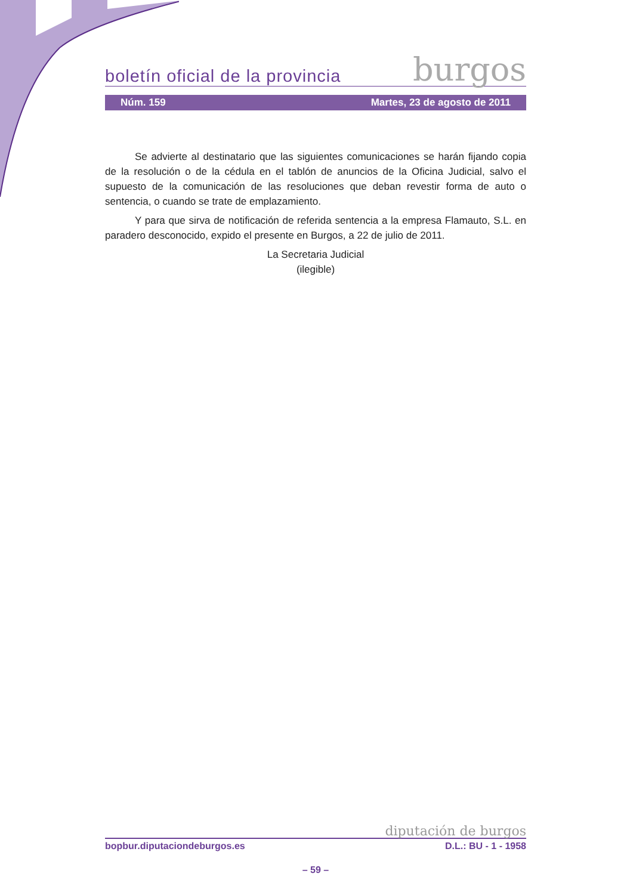boletín oficial de la provincia burgos
Núm. 159 Martes, 23 de agosto de 2011
Se advierte al destinatario que las siguientes comunicaciones se harán fijando copia de la resolución o de la cédula en el tablón de anuncios de la Oficina Judicial, salvo el supuesto de la comunicación de las resoluciones que deban revestir forma de auto o sentencia, o cuando se trate de emplazamiento.
Y para que sirva de notificación de referida sentencia a la empresa Flamauto, S.L. en paradero desconocido, expido el presente en Burgos, a 22 de julio de 2011.
La Secretaria Judicial
(ilegible)
diputación de burgos
bopbur.diputaciondeburgos.es D.L.: BU - 1 - 1958
– 59 –